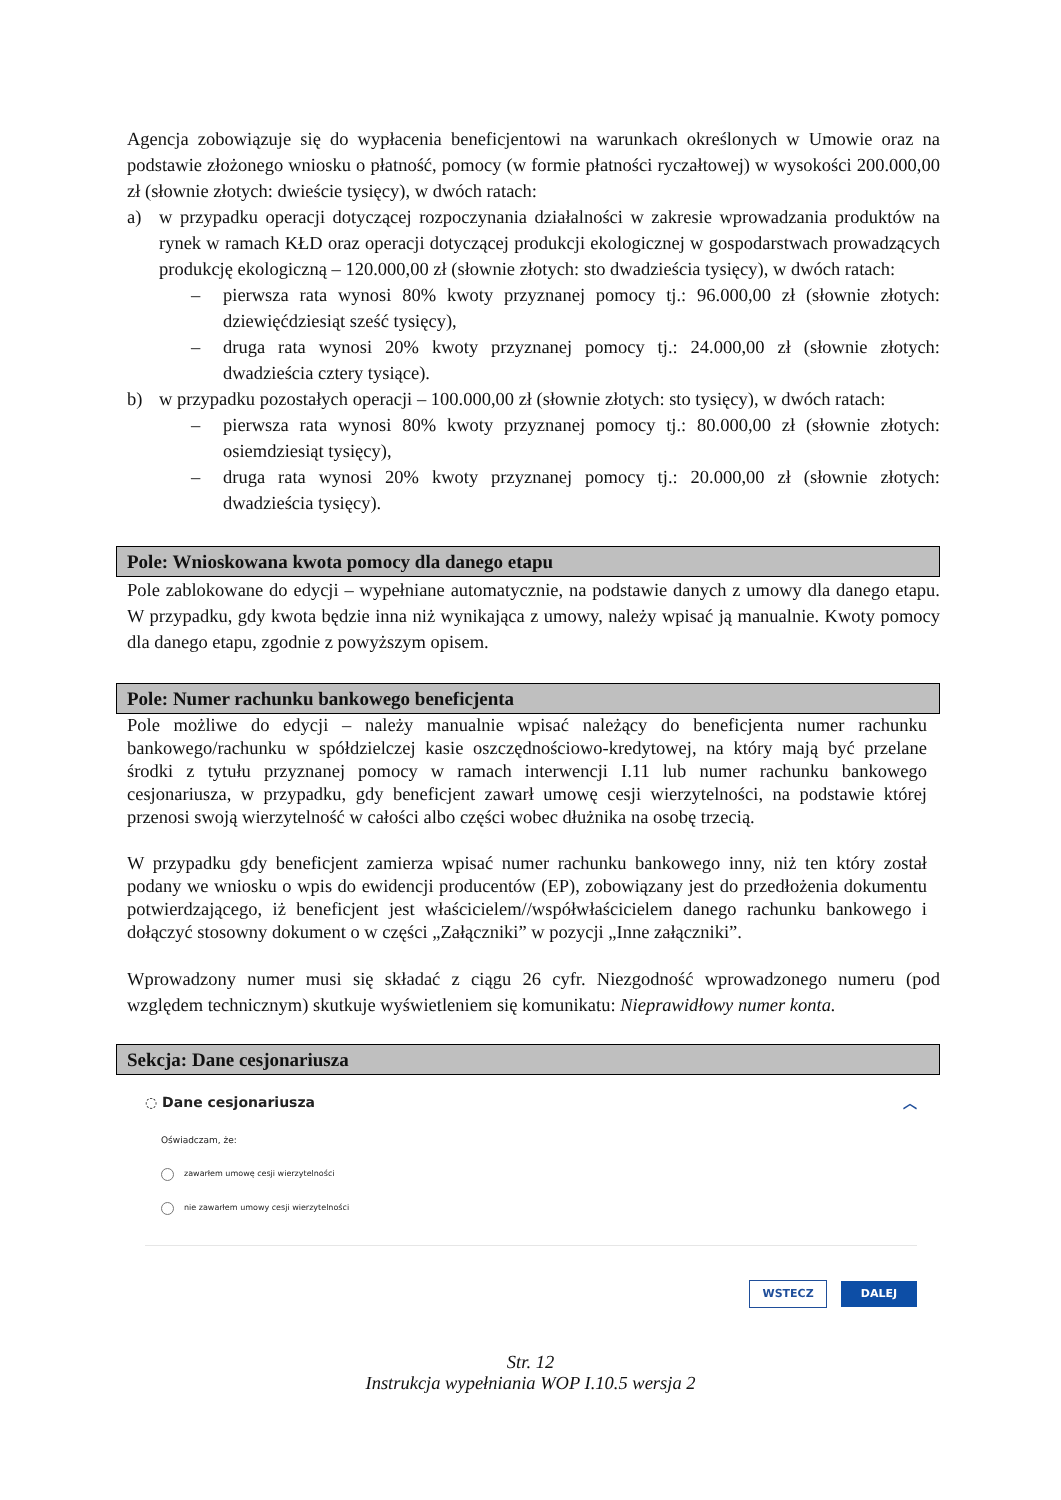Agencja zobowiązuje się do wypłacenia beneficjentowi na warunkach określonych w Umowie oraz na podstawie złożonego wniosku o płatność, pomocy (w formie płatności ryczałtowej) w wysokości 200.000,00 zł (słownie złotych: dwieście tysięcy), w dwóch ratach:
a) w przypadku operacji dotyczącej rozpoczynania działalności w zakresie wprowadzania produktów na rynek w ramach KŁD oraz operacji dotyczącej produkcji ekologicznej w gospodarstwach prowadzących produkcję ekologiczną – 120.000,00 zł (słownie złotych: sto dwadzieścia tysięcy), w dwóch ratach:
– pierwsza rata wynosi 80% kwoty przyznanej pomocy tj.: 96.000,00 zł (słownie złotych: dziewięćdziesiąt sześć tysięcy),
– druga rata wynosi 20% kwoty przyznanej pomocy tj.: 24.000,00 zł (słownie złotych: dwadzieścia cztery tysiące).
b) w przypadku pozostałych operacji – 100.000,00 zł (słownie złotych: sto tysięcy), w dwóch ratach:
– pierwsza rata wynosi 80% kwoty przyznanej pomocy tj.: 80.000,00 zł (słownie złotych: osiemdziesiąt tysięcy),
– druga rata wynosi 20% kwoty przyznanej pomocy tj.: 20.000,00 zł (słownie złotych: dwadzieścia tysięcy).
Pole: Wnioskowana kwota pomocy dla danego etapu
Pole zablokowane do edycji – wypełniane automatycznie, na podstawie danych z umowy dla danego etapu. W przypadku, gdy kwota będzie inna niż wynikająca z umowy, należy wpisać ją manualnie. Kwoty pomocy dla danego etapu, zgodnie z powyższym opisem.
Pole: Numer rachunku bankowego beneficjenta
Pole możliwe do edycji – należy manualnie wpisać należący do beneficjenta numer rachunku bankowego/rachunku w spółdzielczej kasie oszczędnościowo-kredytowej, na który mają być przelane środki z tytułu przyznanej pomocy w ramach interwencji I.11 lub numer rachunku bankowego cesjonariusza, w przypadku, gdy beneficjent zawarł umowę cesji wierzytelności, na podstawie której przenosi swoją wierzytelność w całości albo części wobec dłużnika na osobę trzecią.
W przypadku gdy beneficjent zamierza wpisać numer rachunku bankowego inny, niż ten który został podany we wniosku o wpis do ewidencji producentów (EP), zobowiązany jest do przedłożenia dokumentu potwierdzającego, iż beneficjent jest właścicielem//współwłaścicielem danego rachunku bankowego i dołączyć stosowny dokument o w części „Załączniki” w pozycji „Inne załączniki”.
Wprowadzony numer musi się składać z ciągu 26 cyfr. Niezgodność wprowadzonego numeru (pod względem technicznym) skutkuje wyświetleniem się komunikatu: Nieprawidłowy numer konta.
Sekcja: Dane cesjonariusza
◌ Dane cesjonariusza ︿
Oświadczam, że:
zawarłem umowę cesji wierzytelności
nie zawarłem umowy cesji wierzytelności
WSTECZ DALEJ
Str. 12
Instrukcja wypełniania WOP I.10.5 wersja 2